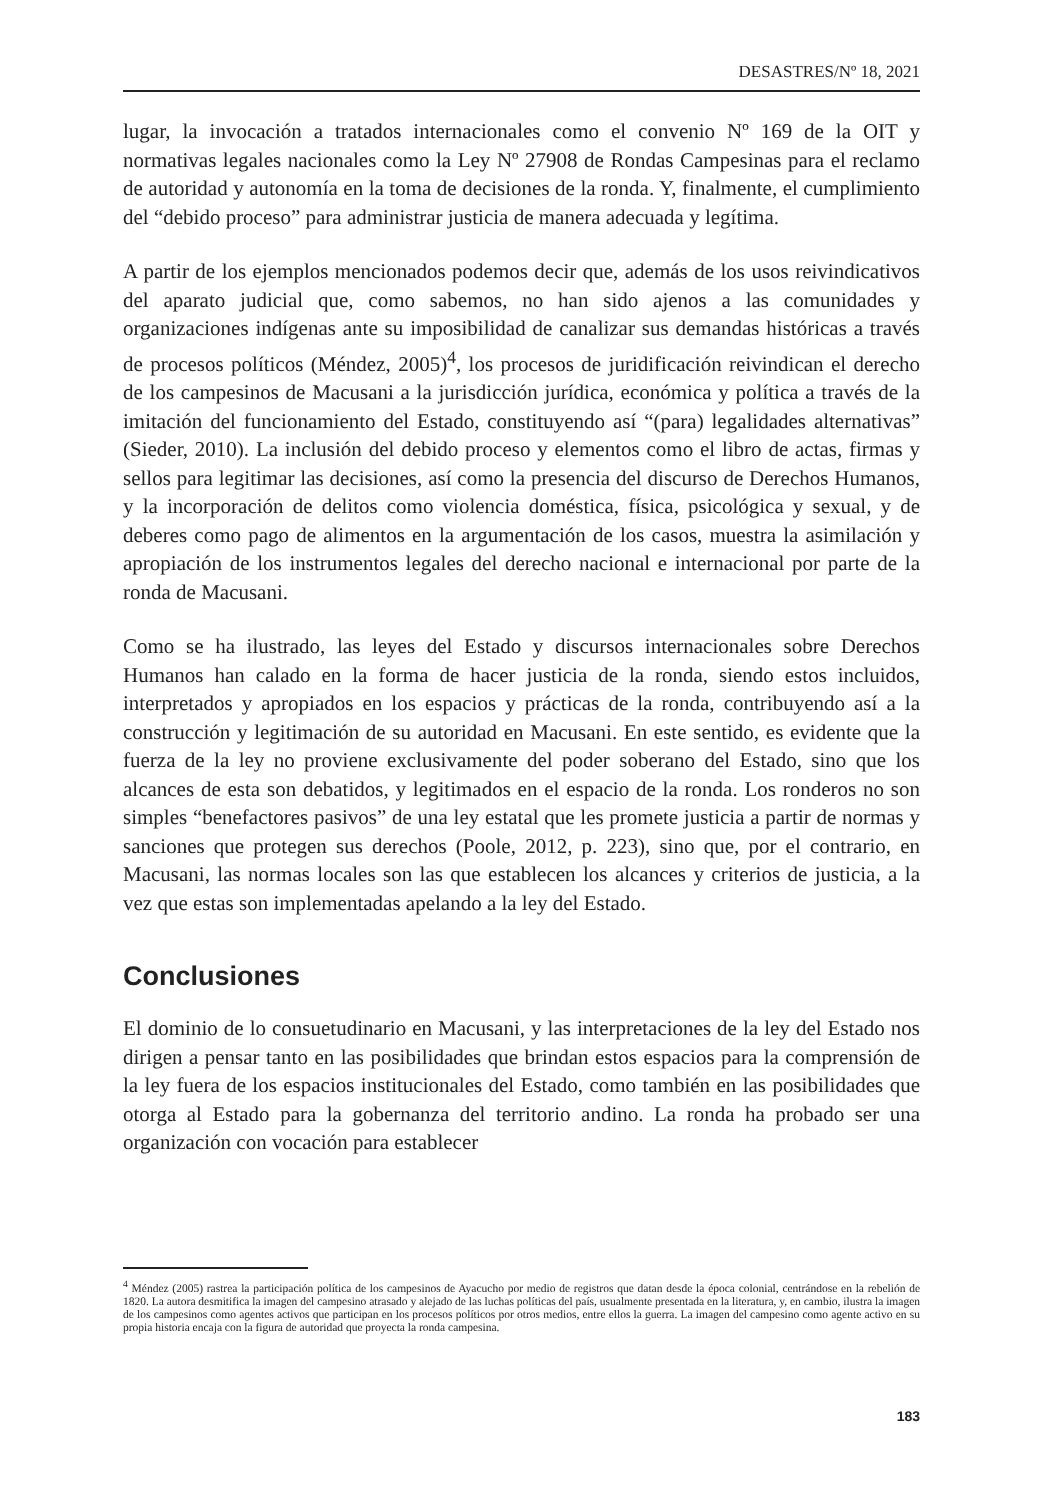DESASTRES/Nº 18, 2021
lugar, la invocación a tratados internacionales como el convenio Nº 169 de la OIT y normativas legales nacionales como la Ley Nº 27908 de Rondas Campesinas para el reclamo de autoridad y autonomía en la toma de decisiones de la ronda. Y, finalmente, el cumplimiento del “debido proceso” para administrar justicia de manera adecuada y legítima.
A partir de los ejemplos mencionados podemos decir que, además de los usos reivindicativos del aparato judicial que, como sabemos, no han sido ajenos a las comunidades y organizaciones indígenas ante su imposibilidad de canalizar sus demandas históricas a través de procesos políticos (Méndez, 2005)<sup>4</sup>, los procesos de juridificación reivindican el derecho de los campesinos de Macusani a la jurisdicción jurídica, económica y política a través de la imitación del funcionamiento del Estado, constituyendo así “(para) legalidades alternativas” (Sieder, 2010). La inclusión del debido proceso y elementos como el libro de actas, firmas y sellos para legitimar las decisiones, así como la presencia del discurso de Derechos Humanos, y la incorporación de delitos como violencia doméstica, física, psicológica y sexual, y de deberes como pago de alimentos en la argumentación de los casos, muestra la asimilación y apropiación de los instrumentos legales del derecho nacional e internacional por parte de la ronda de Macusani.
Como se ha ilustrado, las leyes del Estado y discursos internacionales sobre Derechos Humanos han calado en la forma de hacer justicia de la ronda, siendo estos incluidos, interpretados y apropiados en los espacios y prácticas de la ronda, contribuyendo así a la construcción y legitimación de su autoridad en Macusani. En este sentido, es evidente que la fuerza de la ley no proviene exclusivamente del poder soberano del Estado, sino que los alcances de esta son debatidos, y legitimados en el espacio de la ronda. Los ronderos no son simples “benefactores pasivos” de una ley estatal que les promete justicia a partir de normas y sanciones que protegen sus derechos (Poole, 2012, p. 223), sino que, por el contrario, en Macusani, las normas locales son las que establecen los alcances y criterios de justicia, a la vez que estas son implementadas apelando a la ley del Estado.
Conclusiones
El dominio de lo consuetudinario en Macusani, y las interpretaciones de la ley del Estado nos dirigen a pensar tanto en las posibilidades que brindan estos espacios para la comprensión de la ley fuera de los espacios institucionales del Estado, como también en las posibilidades que otorga al Estado para la gobernanza del territorio andino. La ronda ha probado ser una organización con vocación para establecer
<sup>4</sup> Méndez (2005) rastrea la participación política de los campesinos de Ayacucho por medio de registros que datan desde la época colonial, centrándose en la rebelión de 1820. La autora desmitifica la imagen del campesino atrasado y alejado de las luchas políticas del país, usualmente presentada en la literatura, y, en cambio, ilustra la imagen de los campesinos como agentes activos que participan en los procesos políticos por otros medios, entre ellos la guerra. La imagen del campesino como agente activo en su propia historia encaja con la figura de autoridad que proyecta la ronda campesina.
183